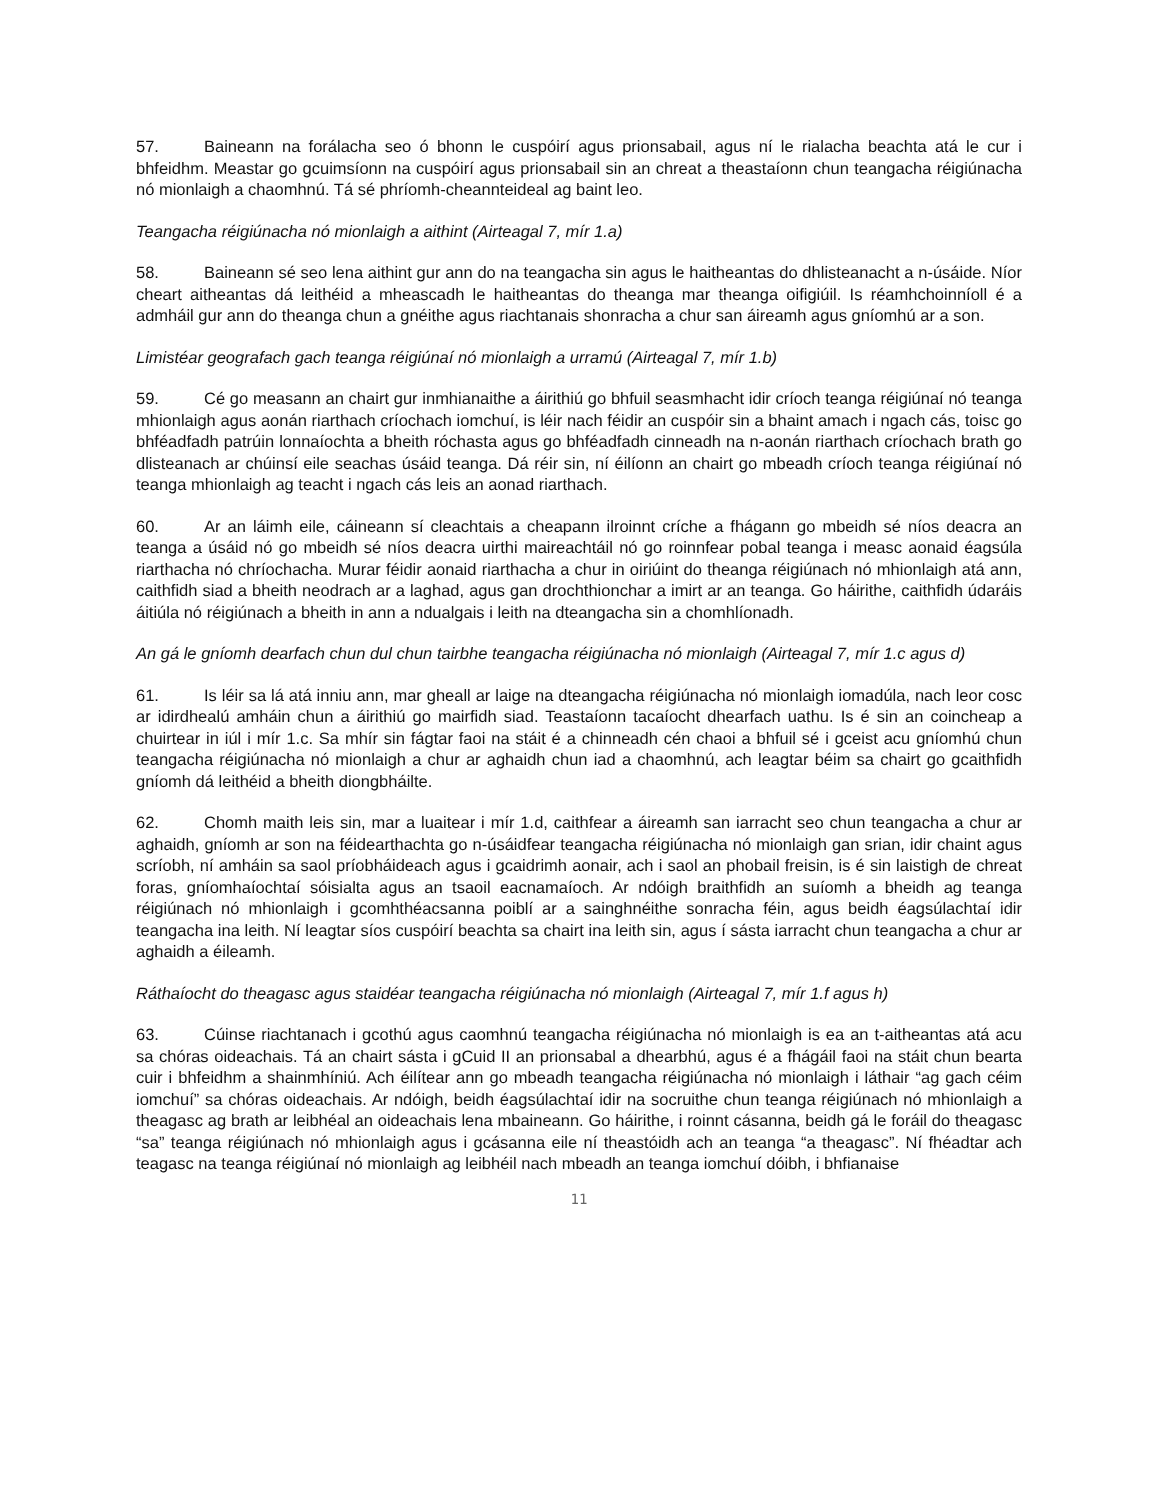57. Baineann na forálacha seo ó bhonn le cuspóirí agus prionsabail, agus ní le rialacha beachta atá le cur i bhfeidhm. Meastar go gcuimsíonn na cuspóirí agus prionsabail sin an chreat a theastaíonn chun teangacha réigiúnacha nó mionlaigh a chaomhnú. Tá sé phríomh-cheannteideal ag baint leo.
Teangacha réigiúnacha nó mionlaigh a aithint (Airteagal 7, mír 1.a)
58. Baineann sé seo lena aithint gur ann do na teangacha sin agus le haitheantas do dhlisteanacht a n-úsáide. Níor cheart aitheantas dá leithéid a mheascadh le haitheantas do theanga mar theanga oifigiúil. Is réamhchoinníoll é a admháil gur ann do theanga chun a gnéithe agus riachtanais shonracha a chur san áireamh agus gníomhú ar a son.
Limistéar geografach gach teanga réigiúnaí nó mionlaigh a urramú (Airteagal 7, mír 1.b)
59. Cé go measann an chairt gur inmhianaithe a áirithiú go bhfuil seasmhacht idir críoch teanga réigiúnaí nó teanga mhionlaigh agus aonán riarthach críochach iomchuí, is léir nach féidir an cuspóir sin a bhaint amach i ngach cás, toisc go bhféadfadh patrúin lonnaíochta a bheith róchasta agus go bhféadfadh cinneadh na n-aonán riarthach críochach brath go dlisteanach ar chúinsí eile seachas úsáid teanga. Dá réir sin, ní éilíonn an chairt go mbeadh críoch teanga réigiúnaí nó teanga mhionlaigh ag teacht i ngach cás leis an aonad riarthach.
60. Ar an láimh eile, cáineann sí cleachtais a cheapann ilroinnt críche a fhágann go mbeidh sé níos deacra an teanga a úsáid nó go mbeidh sé níos deacra uirthi maireachtáil nó go roinnfear pobal teanga i measc aonaid éagsúla riarthacha nó chríochacha. Murar féidir aonaid riarthacha a chur in oiriúint do theanga réigiúnach nó mhionlaigh atá ann, caithfidh siad a bheith neodrach ar a laghad, agus gan drochthionchar a imirt ar an teanga. Go háirithe, caithfidh údaráis áitiúla nó réigiúnach a bheith in ann a ndualgais i leith na dteangacha sin a chomhlíonadh.
An gá le gníomh dearfach chun dul chun tairbhe teangacha réigiúnacha nó mionlaigh (Airteagal 7, mír 1.c agus d)
61. Is léir sa lá atá inniu ann, mar gheall ar laige na dteangacha réigiúnacha nó mionlaigh iomadúla, nach leor cosc ar idirdhealú amháin chun a áirithiú go mairfidh siad. Teastaíonn tacaíocht dhearfach uathu. Is é sin an coincheap a chuirtear in iúl i mír 1.c. Sa mhír sin fágtar faoi na stáit é a chinneadh cén chaoi a bhfuil sé i gceist acu gníomhú chun teangacha réigiúnacha nó mionlaigh a chur ar aghaidh chun iad a chaomhnú, ach leagtar béim sa chairt go gcaithfidh gníomh dá leithéid a bheith diongbháilte.
62. Chomh maith leis sin, mar a luaitear i mír 1.d, caithfear a áireamh san iarracht seo chun teangacha a chur ar aghaidh, gníomh ar son na féidearthachta go n-úsáidfear teangacha réigiúnacha nó mionlaigh gan srian, idir chaint agus scríobh, ní amháin sa saol príobháideach agus i gcaidrimh aonair, ach i saol an phobail freisin, is é sin laistigh de chreat foras, gníomhaíochtaí sóisialta agus an tsaoil eacnamaíoch. Ar ndóigh braithfidh an suíomh a bheidh ag teanga réigiúnach nó mhionlaigh i gcomhthéacsanna poiblí ar a sainghnéithe sonracha féin, agus beidh éagsúlachtaí idir teangacha ina leith. Ní leagtar síos cuspóirí beachta sa chairt ina leith sin, agus í sásta iarracht chun teangacha a chur ar aghaidh a éileamh.
Ráthaíocht do theagasc agus staidéar teangacha réigiúnacha nó mionlaigh (Airteagal 7, mír 1.f agus h)
63. Cúinse riachtanach i gcothú agus caomhnú teangacha réigiúnacha nó mionlaigh is ea an t-aitheantas atá acu sa chóras oideachais. Tá an chairt sásta i gCuid II an prionsabal a dhearbhú, agus é a fhágáil faoi na stáit chun bearta cuir i bhfeidhm a shainmhíniú. Ach éilítear ann go mbeadh teangacha réigiúnacha nó mionlaigh i láthair “ag gach céim iomchuí” sa chóras oideachais. Ar ndóigh, beidh éagsúlachtaí idir na socruithe chun teanga réigiúnach nó mhionlaigh a theagasc ag brath ar leibhéal an oideachais lena mbaineann. Go háirithe, i roinnt cásanna, beidh gá le foráil do theagasc “sa” teanga réigiúnach nó mhionlaigh agus i gcásanna eile ní theastóidh ach an teanga “a theagasc”. Ní fhéadtar ach teagasc na teanga réigiúnaí nó mionlaigh ag leibhéil nach mbeadh an teanga iomchuí dóibh, i bhfianaise
11